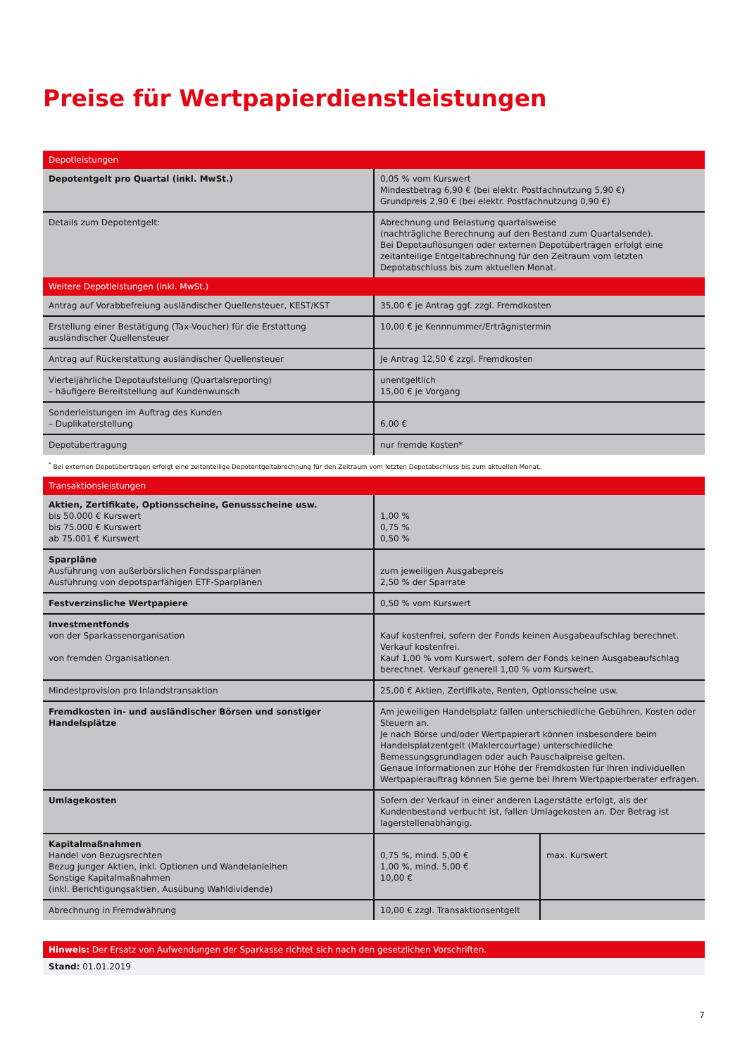Preise für Wertpapierdienstleistungen
| Depotleistungen | | |
| Depotentgelt pro Quartal (inkl. MwSt.) | 0,05 % vom Kurswert Mindestbetrag 6,90 € (bei elektr. Postfachnutzung 5,90 €) Grundpreis 2,90 € (bei elektr. Postfachnutzung 0,90 €) | |
| Details zum Depotentgelt: | Abrechnung und Belastung quartalsweise (nachträgliche Berechnung auf den Bestand zum Quartalsende). Bei Depotauflösungen oder externen Depotüberträgen erfolgt eine zeitanteilige Entgeltabrechnung für den Zeitraum vom letzten Depotabschluss bis zum aktuellen Monat. | |
| Weitere Depotleistungen (inkl. MwSt.) | | |
| Antrag auf Vorabbefreiung ausländischer Quellensteuer, KEST/KST | 35,00 € je Antrag ggf. zzgl. Fremdkosten | |
| Erstellung einer Bestätigung (Tax-Voucher) für die Erstattung ausländischer Quellensteuer | 10,00 € je Kennnummer/Erträgnistermin | |
| Antrag auf Rückerstattung ausländischer Quellensteuer | Je Antrag 12,50 € zzgl. Fremdkosten | |
| Vierteljährliche Depotaufstellung (Quartalsreporting) – häufigere Bereitstellung auf Kundenwunsch | unentgeltlich 15,00 € je Vorgang | |
| Sonderleistungen im Auftrag des Kunden – Duplikaterstellung | 6,00 € | |
| Depotübertragung | nur fremde Kosten* | |
| <sup>*</sup> Bei externen Depotüberträgen erfolgt eine zeitanteilige Depotentgeltabrechnung für den Zeitraum vom letzten Depotabschluss bis zum aktuellen Monat. | | |
| Transaktionsleistungen | | |
| Aktien, Zertifikate, Optionsscheine, Genussscheine usw. bis 50.000 € Kurswert bis 75.000 € Kurswert ab 75.001 € Kurswert | 1,00 % 0,75 % 0,50 % | |
| Sparpläne Ausführung von außerbörslichen Fondssparplänen Ausführung von depotsparfähigen ETF-Sparplänen | zum jeweiligen Ausgabepreis 2,50 % der Sparrate | |
| Festverzinsliche Wertpapiere | 0,50 % vom Kurswert | |
| Investmentfonds von der Sparkassenorganisation von fremden Organisationen | Kauf kostenfrei, sofern der Fonds keinen Ausgabeaufschlag berechnet. Verkauf kostenfrei. Kauf 1,00 % vom Kurswert, sofern der Fonds keinen Ausgabeaufschlag berechnet. Verkauf generell 1,00 % vom Kurswert. | |
| Mindestprovision pro Inlandstransaktion | 25,00 € Aktien, Zertifikate, Renten, Optionsscheine usw. | |
| Fremdkosten in- und ausländischer Börsen und sonstiger Handelsplätze | Am jeweiligen Handelsplatz fallen unterschiedliche Gebühren, Kosten oder Steuern an. Je nach Börse und/oder Wertpapierart können insbesondere beim Handelsplatzentgelt (Maklercourtage) unterschiedliche Bemessungsgrundlagen oder auch Pauschalpreise gelten. Genaue Informationen zur Höhe der Fremdkosten für Ihren individuellen Wertpapierauftrag können Sie gerne bei Ihrem Wertpapierberater erfragen. | |
| Umlagekosten | Sofern der Verkauf in einer anderen Lagerstätte erfolgt, als der Kundenbestand verbucht ist, fallen Umlagekosten an. Der Betrag ist lagerstellenabhängig. | |
| Kapitalmaßnahmen Handel von Bezugsrechten Bezug junger Aktien, inkl. Optionen und Wandelanleihen Sonstige Kapitalmaßnahmen (inkl. Berichtigungsaktien, Ausübung Wahldividende) | 0,75 %, mind. 5,00 € 1,00 %, mind. 5,00 € 10,00 € | max. Kurswert |
| Abrechnung in Fremdwährung | 10,00 € zzgl. Transaktionsentgelt | |
Hinweis: Der Ersatz von Aufwendungen der Sparkasse richtet sich nach den gesetzlichen Vorschriften.
Stand: 01.01.2019
7